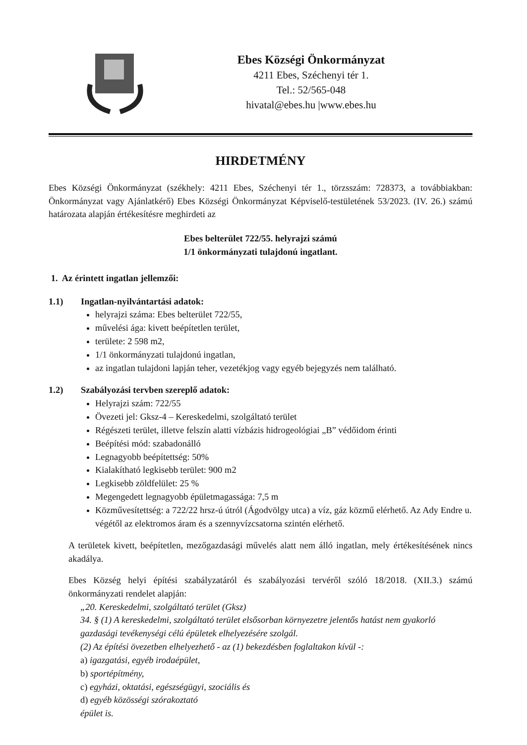Ebes Községi Önkormányzat
4211 Ebes, Széchenyi tér 1.
Tel.: 52/565-048
hivatal@ebes.hu |www.ebes.hu
HIRDETMÉNY
Ebes Községi Önkormányzat (székhely: 4211 Ebes, Széchenyi tér 1., törzsszám: 728373, a továbbiakban: Önkormányzat vagy Ajánlatkérő) Ebes Községi Önkormányzat Képviselő-testületének 53/2023. (IV. 26.) számú határozata alapján értékesítésre meghirdeti az
Ebes belterület 722/55. helyrajzi számú
1/1 önkormányzati tulajdonú ingatlant.
1. Az érintett ingatlan jellemzői:
1.1) Ingatlan-nyilvántartási adatok:
helyrajzi száma: Ebes belterület 722/55,
művelési ága: kivett beépítetlen terület,
területe: 2 598 m2,
1/1 önkormányzati tulajdonú ingatlan,
az ingatlan tulajdoni lapján teher, vezetékjog vagy egyéb bejegyzés nem található.
1.2) Szabályozási tervben szereplő adatok:
Helyrajzi szám: 722/55
Övezeti jel: Gksz-4 – Kereskedelmi, szolgáltató terület
Régészeti terület, illetve felszín alatti vízbázis hidrogeológiai „B” védőidom érinti
Beépítési mód: szabadonálló
Legnagyobb beépítettség: 50%
Kialakítható legkisebb terület: 900 m2
Legkisebb zöldfelület: 25 %
Megengedett legnagyobb épületmagassága: 7,5 m
Közművesítettség: a 722/22 hrsz-ú útról (Ágodvölgy utca) a víz, gáz közmű elérhető. Az Ady Endre u. végétől az elektromos áram és a szennyvízcsatorna szintén elérhető.
A területek kivett, beépítetlen, mezőgazdasági művelés alatt nem álló ingatlan, mely értékesítésének nincs akadálya.
Ebes Község helyi építési szabályzatáról és szabályozási tervéről szóló 18/2018. (XII.3.) számú önkormányzati rendelet alapján:
„20. Kereskedelmi, szolgáltató terület (Gksz)
34. § (1) A kereskedelmi, szolgáltató terület elsősorban környezetre jelentős hatást nem gyakorló gazdasági tevékenységi célú épületek elhelyezésére szolgál.
(2) Az építési övezetben elhelyezhető - az (1) bekezdésben foglaltakon kívül -:
a) igazgatási, egyéb irodaépület,
b) sportépítmény,
c) egyházi, oktatási, egészségügyi, szociális és
d) egyéb közösségi szórakoztató
épület is.